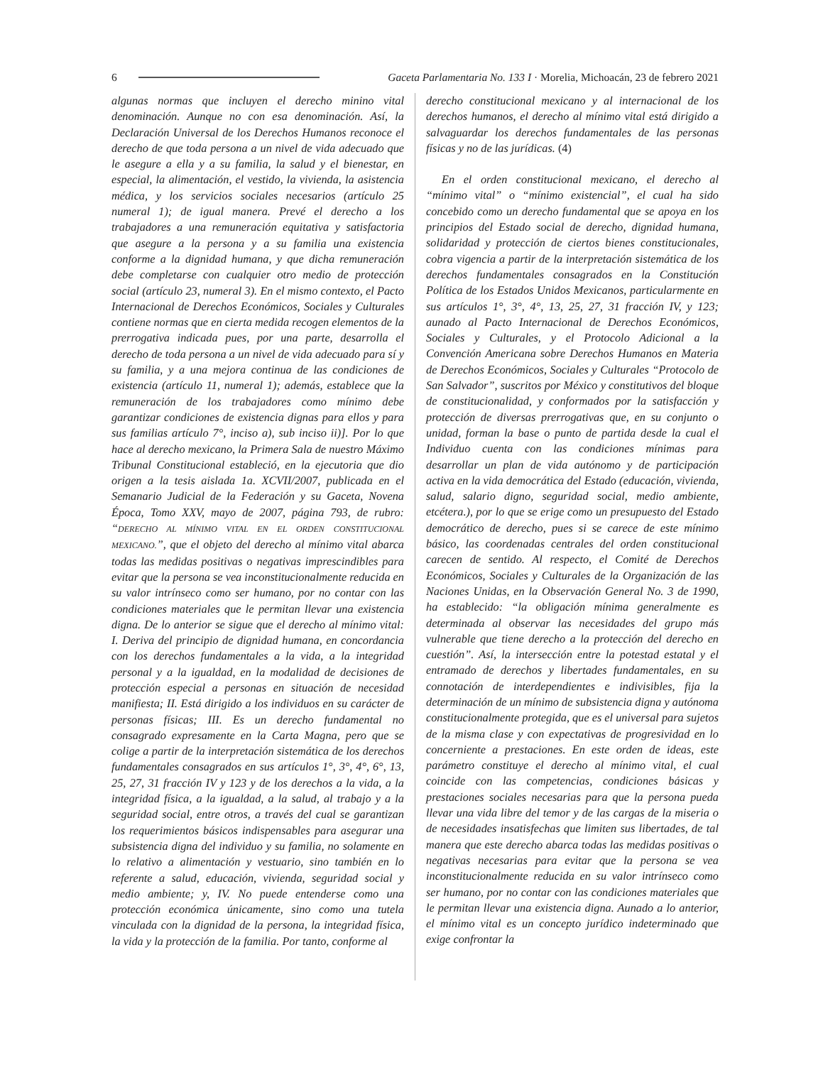6 Gaceta Parlamentaria No. 133 I · Morelia, Michoacán, 23 de febrero 2021
algunas normas que incluyen el derecho minino vital denominación. Aunque no con esa denominación. Así, la Declaración Universal de los Derechos Humanos reconoce el derecho de que toda persona a un nivel de vida adecuado que le asegure a ella y a su familia, la salud y el bienestar, en especial, la alimentación, el vestido, la vivienda, la asistencia médica, y los servicios sociales necesarios (artículo 25 numeral 1); de igual manera. Prevé el derecho a los trabajadores a una remuneración equitativa y satisfactoria que asegure a la persona y a su familia una existencia conforme a la dignidad humana, y que dicha remuneración debe completarse con cualquier otro medio de protección social (artículo 23, numeral 3). En el mismo contexto, el Pacto Internacional de Derechos Económicos, Sociales y Culturales contiene normas que en cierta medida recogen elementos de la prerrogativa indicada pues, por una parte, desarrolla el derecho de toda persona a un nivel de vida adecuado para sí y su familia, y a una mejora continua de las condiciones de existencia (artículo 11, numeral 1); además, establece que la remuneración de los trabajadores como mínimo debe garantizar condiciones de existencia dignas para ellos y para sus familias artículo 7°, inciso a), sub inciso ii)]. Por lo que hace al derecho mexicano, la Primera Sala de nuestro Máximo Tribunal Constitucional estableció, en la ejecutoria que dio origen a la tesis aislada 1a. XCVII/2007, publicada en el Semanario Judicial de la Federación y su Gaceta, Novena Época, Tomo XXV, mayo de 2007, página 793, de rubro: “DERECHO AL MÍNIMO VITAL EN EL ORDEN CONSTITUCIONAL MEXICANO.”, que el objeto del derecho al mínimo vital abarca todas las medidas positivas o negativas imprescindibles para evitar que la persona se vea inconstitucionalmente reducida en su valor intrínseco como ser humano, por no contar con las condiciones materiales que le permitan llevar una existencia digna. De lo anterior se sigue que el derecho al mínimo vital: I. Deriva del principio de dignidad humana, en concordancia con los derechos fundamentales a la vida, a la integridad personal y a la igualdad, en la modalidad de decisiones de protección especial a personas en situación de necesidad manifiesta; II. Está dirigido a los individuos en su carácter de personas físicas; III. Es un derecho fundamental no consagrado expresamente en la Carta Magna, pero que se colige a partir de la interpretación sistemática de los derechos fundamentales consagrados en sus artículos 1°, 3°, 4°, 6°, 13, 25, 27, 31 fracción IV y 123 y de los derechos a la vida, a la integridad física, a la igualdad, a la salud, al trabajo y a la seguridad social, entre otros, a través del cual se garantizan los requerimientos básicos indispensables para asegurar una subsistencia digna del individuo y su familia, no solamente en lo relativo a alimentación y vestuario, sino también en lo referente a salud, educación, vivienda, seguridad social y medio ambiente; y, IV. No puede entenderse como una protección económica únicamente, sino como una tutela vinculada con la dignidad de la persona, la integridad física, la vida y la protección de la familia. Por tanto, conforme al
derecho constitucional mexicano y al internacional de los derechos humanos, el derecho al mínimo vital está dirigido a salvaguardar los derechos fundamentales de las personas físicas y no de las jurídicas. (4)
En el orden constitucional mexicano, el derecho al “mínimo vital” o “mínimo existencial”, el cual ha sido concebido como un derecho fundamental que se apoya en los principios del Estado social de derecho, dignidad humana, solidaridad y protección de ciertos bienes constitucionales, cobra vigencia a partir de la interpretación sistemática de los derechos fundamentales consagrados en la Constitución Política de los Estados Unidos Mexicanos, particularmente en sus artículos 1°, 3°, 4°, 13, 25, 27, 31 fracción IV, y 123; aunado al Pacto Internacional de Derechos Económicos, Sociales y Culturales, y el Protocolo Adicional a la Convención Americana sobre Derechos Humanos en Materia de Derechos Económicos, Sociales y Culturales “Protocolo de San Salvador”, suscritos por México y constitutivos del bloque de constitucionalidad, y conformados por la satisfacción y protección de diversas prerrogativas que, en su conjunto o unidad, forman la base o punto de partida desde la cual el Individuo cuenta con las condiciones mínimas para desarrollar un plan de vida autónomo y de participación activa en la vida democrática del Estado (educación, vivienda, salud, salario digno, seguridad social, medio ambiente, etcétera.), por lo que se erige como un presupuesto del Estado democrático de derecho, pues si se carece de este mínimo básico, las coordenadas centrales del orden constitucional carecen de sentido. Al respecto, el Comité de Derechos Económicos, Sociales y Culturales de la Organización de las Naciones Unidas, en la Observación General No. 3 de 1990, ha establecido: “la obligación mínima generalmente es determinada al observar las necesidades del grupo más vulnerable que tiene derecho a la protección del derecho en cuestión”. Así, la intersección entre la potestad estatal y el entramado de derechos y libertades fundamentales, en su connotación de interdependientes e indivisibles, fija la determinación de un mínimo de subsistencia digna y autónoma constitucionalmente protegida, que es el universal para sujetos de la misma clase y con expectativas de progresividad en lo concerniente a prestaciones. En este orden de ideas, este parámetro constituye el derecho al mínimo vital, el cual coincide con las competencias, condiciones básicas y prestaciones sociales necesarias para que la persona pueda llevar una vida libre del temor y de las cargas de la miseria o de necesidades insatisfechas que limiten sus libertades, de tal manera que este derecho abarca todas las medidas positivas o negativas necesarias para evitar que la persona se vea inconstitucionalmente reducida en su valor intrínseco como ser humano, por no contar con las condiciones materiales que le permitan llevar una existencia digna. Aunado a lo anterior, el mínimo vital es un concepto jurídico indeterminado que exige confrontar la